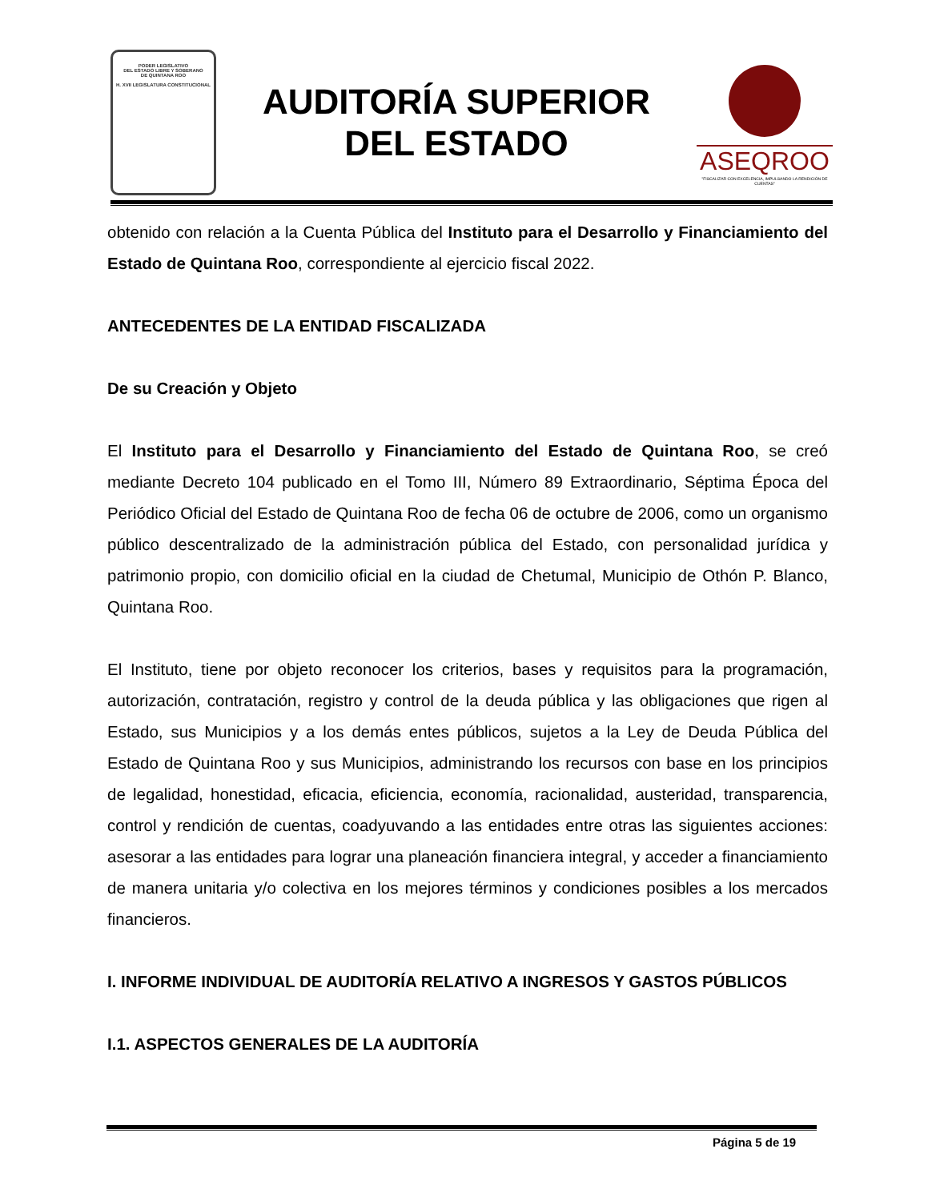PODER LEGISLATIVO
DEL ESTADO LIBRE Y SOBERANO
DE QUINTANA ROO
H. XVII LEGISLATURA CONSTITUCIONAL
AUDITORÍA SUPERIOR
DEL ESTADO
ASEQROO
"FISCALIZAR CON EXCELENCIA, IMPULSANDO LA RENDICIÓN DE CUENTAS"
obtenido con relación a la Cuenta Pública del Instituto para el Desarrollo y Financiamiento del Estado de Quintana Roo, correspondiente al ejercicio fiscal 2022.
ANTECEDENTES DE LA ENTIDAD FISCALIZADA
De su Creación y Objeto
El Instituto para el Desarrollo y Financiamiento del Estado de Quintana Roo, se creó mediante Decreto 104 publicado en el Tomo III, Número 89 Extraordinario, Séptima Época del Periódico Oficial del Estado de Quintana Roo de fecha 06 de octubre de 2006, como un organismo público descentralizado de la administración pública del Estado, con personalidad jurídica y patrimonio propio, con domicilio oficial en la ciudad de Chetumal, Municipio de Othón P. Blanco, Quintana Roo.
El Instituto, tiene por objeto reconocer los criterios, bases y requisitos para la programación, autorización, contratación, registro y control de la deuda pública y las obligaciones que rigen al Estado, sus Municipios y a los demás entes públicos, sujetos a la Ley de Deuda Pública del Estado de Quintana Roo y sus Municipios, administrando los recursos con base en los principios de legalidad, honestidad, eficacia, eficiencia, economía, racionalidad, austeridad, transparencia, control y rendición de cuentas, coadyuvando a las entidades entre otras las siguientes acciones: asesorar a las entidades para lograr una planeación financiera integral, y acceder a financiamiento de manera unitaria y/o colectiva en los mejores términos y condiciones posibles a los mercados financieros.
I. INFORME INDIVIDUAL DE AUDITORÍA RELATIVO A INGRESOS Y GASTOS PÚBLICOS
I.1. ASPECTOS GENERALES DE LA AUDITORÍA
Página 5 de 19